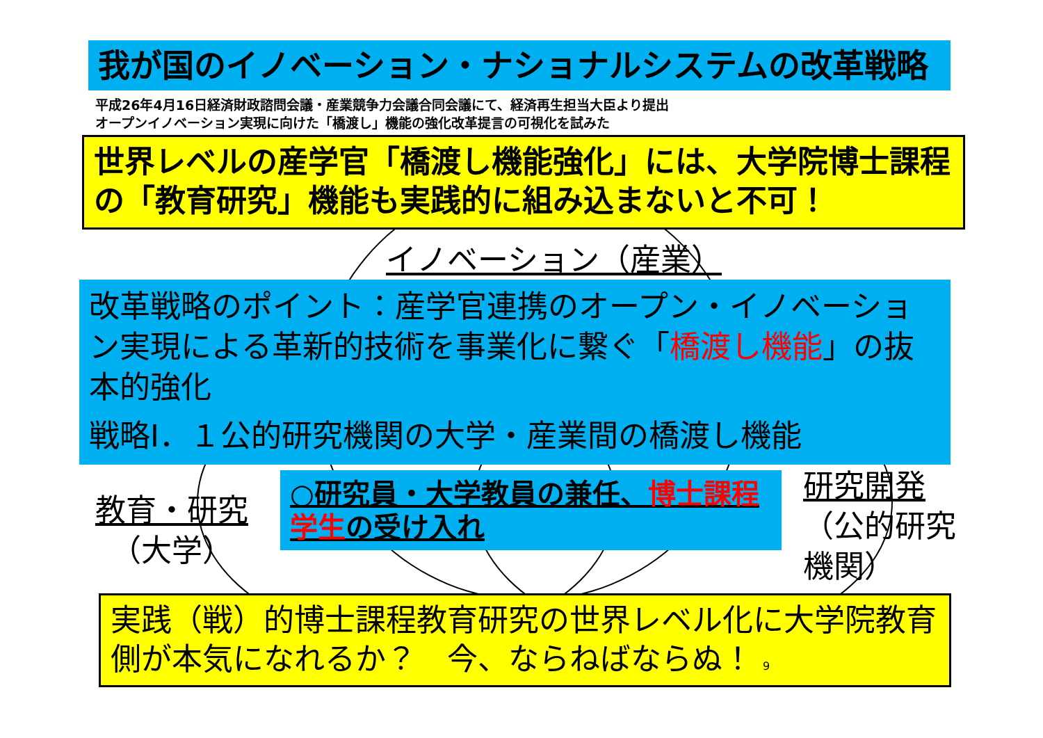我が国のイノベーション・ナショナルシステムの改革戦略
平成26年4月16日経済財政諮問会議・産業競争力会議合同会議にて、経済再生担当大臣より提出
オープンイノベーション実現に向けた「橋渡し」機能の強化改革提言の可視化を試みた
世界レベルの産学官「橋渡し機能強化」には、大学院博士課程の「教育研究」機能も実践的に組み込まないと不可！
イノベーション（産業）
改革戦略のポイント：産学官連携のオープン・イノベーション実現による革新的技術を事業化に繋ぐ「橋渡し機能」の抜本的強化
戦略Ⅰ．１公的研究機関の大学・産業間の橋渡し機能
○研究員・大学教員の兼任、博士課程学生の受け入れ
教育・研究
（大学）
研究開発
（公的研究
機関）
実践（戦）的博士課程教育研究の世界レベル化に大学院教育側が本気になれるか？　今、ならねばならぬ！ 9